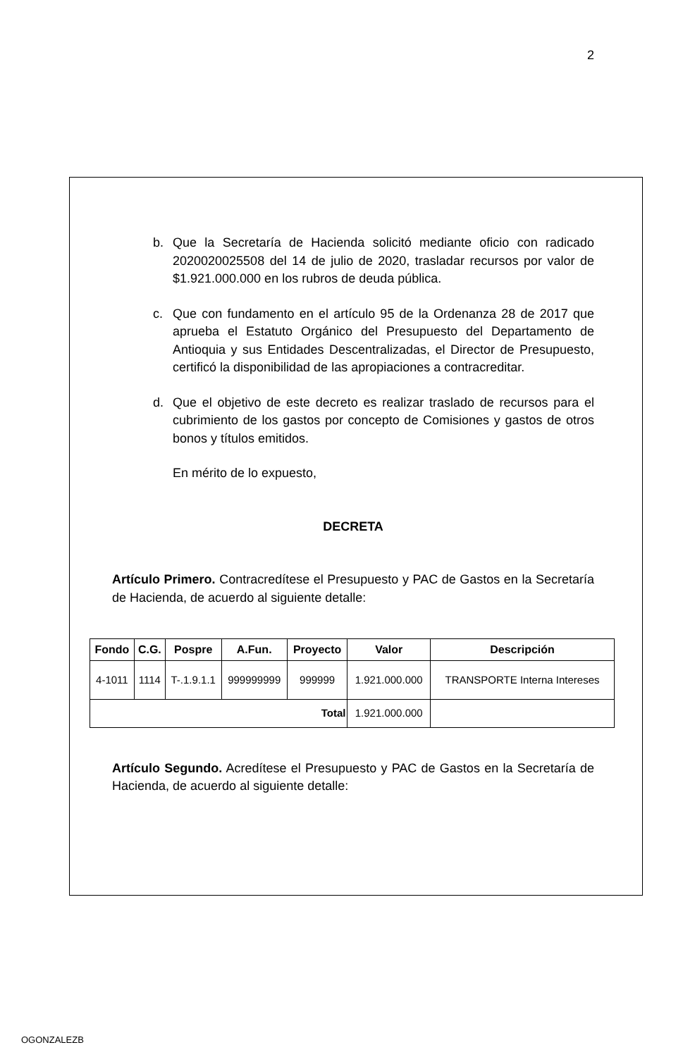2
b. Que la Secretaría de Hacienda solicitó mediante oficio con radicado 2020020025508 del 14 de julio de 2020, trasladar recursos por valor de $1.921.000.000 en los rubros de deuda pública.
c. Que con fundamento en el artículo 95 de la Ordenanza 28 de 2017 que aprueba el Estatuto Orgánico del Presupuesto del Departamento de Antioquia y sus Entidades Descentralizadas, el Director de Presupuesto, certificó la disponibilidad de las apropiaciones a contracreditar.
d. Que el objetivo de este decreto es realizar traslado de recursos para el cubrimiento de los gastos por concepto de Comisiones y gastos de otros bonos y títulos emitidos.
En mérito de lo expuesto,
DECRETA
Artículo Primero. Contracredítese el Presupuesto y PAC de Gastos en la Secretaría de Hacienda, de acuerdo al siguiente detalle:
| Fondo | C.G. | Pospre | A.Fun. | Proyecto | Valor | Descripción |
| --- | --- | --- | --- | --- | --- | --- |
| 4-1011 | 1114 | T-.1.9.1.1 | 999999999 | 999999 | 1.921.000.000 | TRANSPORTE Interna Intereses |
| Total | | | | | 1.921.000.000 | |
Artículo Segundo. Acredítese el Presupuesto y PAC de Gastos en la Secretaría de Hacienda, de acuerdo al siguiente detalle:
OGONZALEZB